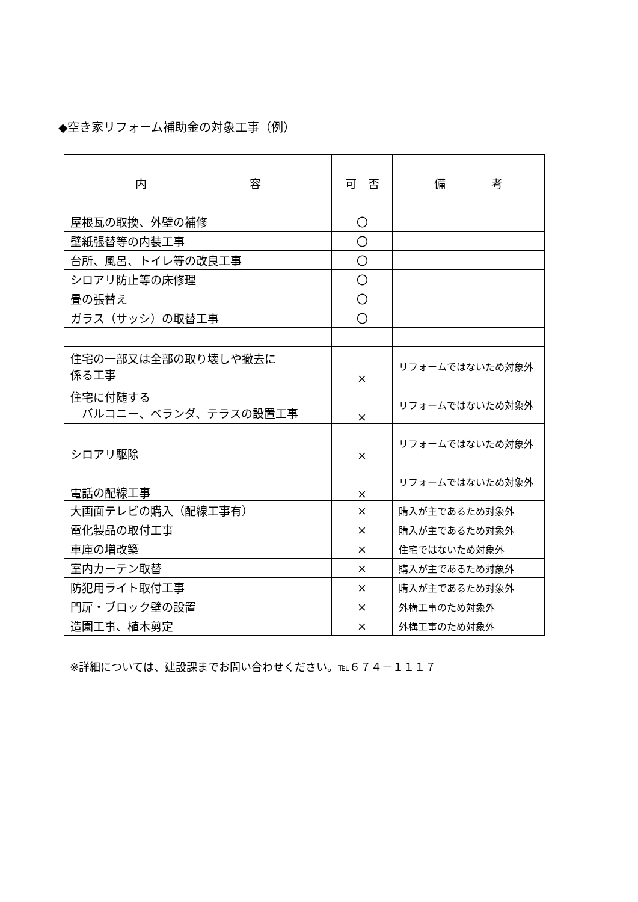◆空き家リフォーム補助金の対象工事（例）
| 内 容 | 可 否 | 備 考 |
| --- | --- | --- |
| 屋根瓦の取換、外壁の補修 | 〇 | |
| 壁紙張替等の内装工事 | 〇 | |
| 台所、風呂、トイレ等の改良工事 | 〇 | |
| シロアリ防止等の床修理 | 〇 | |
| 畳の張替え | 〇 | |
| ガラス（サッシ）の取替工事 | 〇 | |
| 住宅の一部又は全部の取り壊しや撤去に 係る工事 | × | リフォームではないため対象外 |
| 住宅に付随する バルコニー、ベランダ、テラスの設置工事 | × | リフォームではないため対象外 |
| シロアリ駆除 | × | リフォームではないため対象外 |
| 電話の配線工事 | × | リフォームではないため対象外 |
| 大画面テレビの購入（配線工事有） | × | 購入が主であるため対象外 |
| 電化製品の取付工事 | × | 購入が主であるため対象外 |
| 車庫の増改築 | × | 住宅ではないため対象外 |
| 室内カーテン取替 | × | 購入が主であるため対象外 |
| 防犯用ライト取付工事 | × | 購入が主であるため対象外 |
| 門扉・ブロック壁の設置 | × | 外構工事のため対象外 |
| 造園工事、植木剪定 | × | 外構工事のため対象外 |
※詳細については、建設課までお問い合わせください。℡６７４－１１１７